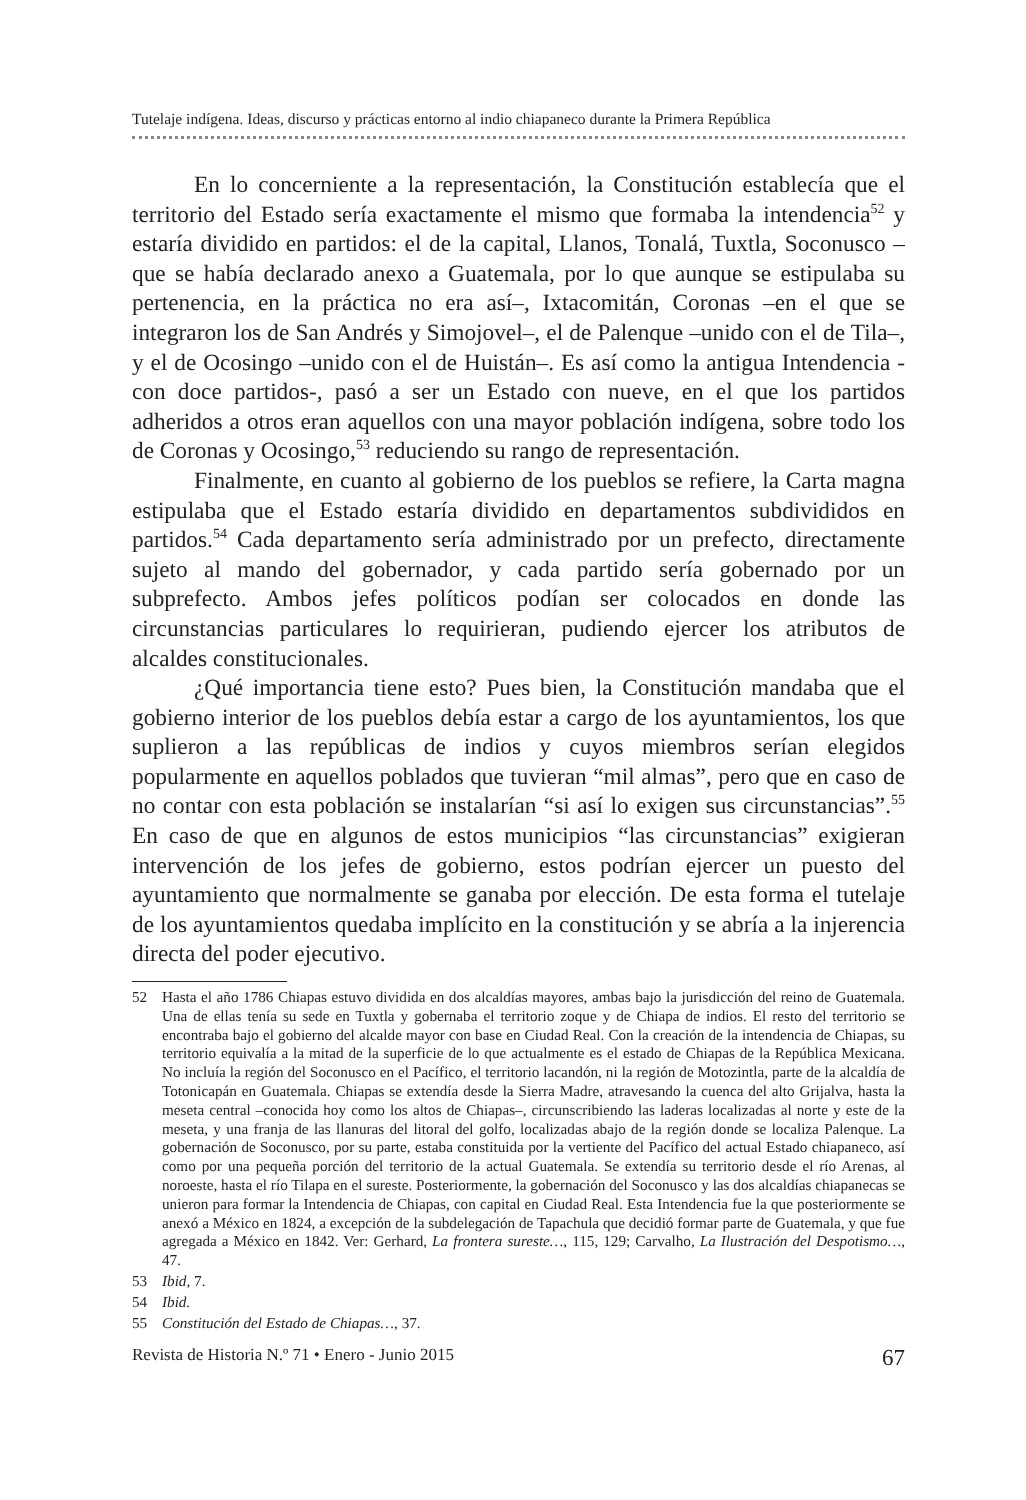Tutelaje indígena. Ideas, discurso y prácticas entorno al indio chiapaneco durante la Primera República
En lo concerniente a la representación, la Constitución establecía que el territorio del Estado sería exactamente el mismo que formaba la intendencia<sup>52</sup> y estaría dividido en partidos: el de la capital, Llanos, Tonalá, Tuxtla, Soconusco –que se había declarado anexo a Guatemala, por lo que aunque se estipulaba su pertenencia, en la práctica no era así–, Ixtacomitán, Coronas –en el que se integraron los de San Andrés y Simojovel–, el de Palenque –unido con el de Tila–, y el de Ocosingo –unido con el de Huistán–. Es así como la antigua Intendencia -con doce partidos-, pasó a ser un Estado con nueve, en el que los partidos adheridos a otros eran aquellos con una mayor población indígena, sobre todo los de Coronas y Ocosingo,<sup>53</sup> reduciendo su rango de representación.
Finalmente, en cuanto al gobierno de los pueblos se refiere, la Carta magna estipulaba que el Estado estaría dividido en departamentos subdivididos en partidos.<sup>54</sup> Cada departamento sería administrado por un prefecto, directamente sujeto al mando del gobernador, y cada partido sería gobernado por un subprefecto. Ambos jefes políticos podían ser colocados en donde las circunstancias particulares lo requirieran, pudiendo ejercer los atributos de alcaldes constitucionales.
¿Qué importancia tiene esto? Pues bien, la Constitución mandaba que el gobierno interior de los pueblos debía estar a cargo de los ayuntamientos, los que suplieron a las repúblicas de indios y cuyos miembros serían elegidos popularmente en aquellos poblados que tuvieran “mil almas”, pero que en caso de no contar con esta población se instalarían “si así lo exigen sus circunstancias”.<sup>55</sup> En caso de que en algunos de estos municipios “las circunstancias” exigieran intervención de los jefes de gobierno, estos podrían ejercer un puesto del ayuntamiento que normalmente se ganaba por elección. De esta forma el tutelaje de los ayuntamientos quedaba implícito en la constitución y se abría a la injerencia directa del poder ejecutivo.
52 Hasta el año 1786 Chiapas estuvo dividida en dos alcaldías mayores, ambas bajo la jurisdicción del reino de Guatemala. Una de ellas tenía su sede en Tuxtla y gobernaba el territorio zoque y de Chiapa de indios. El resto del territorio se encontraba bajo el gobierno del alcalde mayor con base en Ciudad Real. Con la creación de la intendencia de Chiapas, su territorio equivalía a la mitad de la superficie de lo que actualmente es el estado de Chiapas de la República Mexicana. No incluía la región del Soconusco en el Pacífico, el territorio lacandón, ni la región de Motozintla, parte de la alcaldía de Totonicapán en Guatemala. Chiapas se extendía desde la Sierra Madre, atravesando la cuenca del alto Grijalva, hasta la meseta central –conocida hoy como los altos de Chiapas–, circunscribiendo las laderas localizadas al norte y este de la meseta, y una franja de las llanuras del litoral del golfo, localizadas abajo de la región donde se localiza Palenque. La gobernación de Soconusco, por su parte, estaba constituida por la vertiente del Pacífico del actual Estado chiapaneco, así como por una pequeña porción del territorio de la actual Guatemala. Se extendía su territorio desde el río Arenas, al noroeste, hasta el río Tilapa en el sureste. Posteriormente, la gobernación del Soconusco y las dos alcaldías chiapanecas se unieron para formar la Intendencia de Chiapas, con capital en Ciudad Real. Esta Intendencia fue la que posteriormente se anexó a México en 1824, a excepción de la subdelegación de Tapachula que decidió formar parte de Guatemala, y que fue agregada a México en 1842. Ver: Gerhard, La frontera sureste…, 115, 129; Carvalho, La Ilustración del Despotismo…, 47.
53 Ibid, 7.
54 Ibid.
55 Constitución del Estado de Chiapas…, 37.
Revista de Historia N.º 71 • Enero - Junio 2015 67